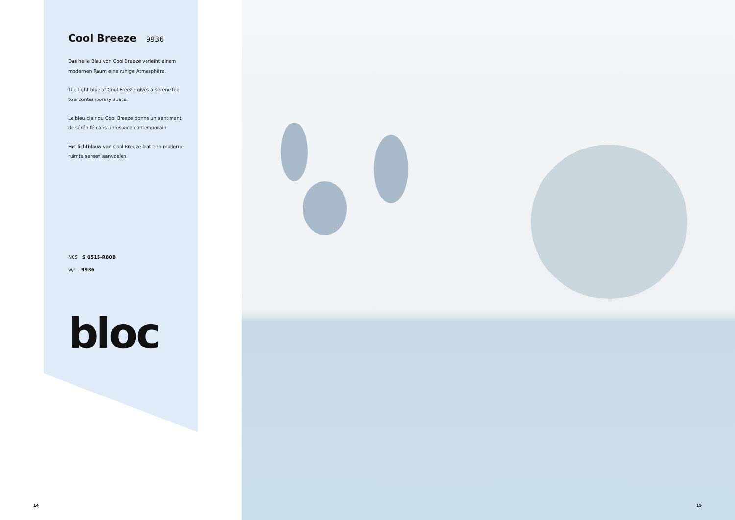Cool Breeze 9936
Das helle Blau von Cool Breeze verleiht einem modernen Raum eine ruhige Atmosphäre.
The light blue of Cool Breeze gives a serene feel to a contemporary space.
Le bleu clair du Cool Breeze donne un sentiment de sérénité dans un espace contemporain.
Het lichtblauw van Cool Breeze laat een moderne ruimte sereen aanvoelen.
NCS S 0515-R80B
w/r 9936
bloc
14 15